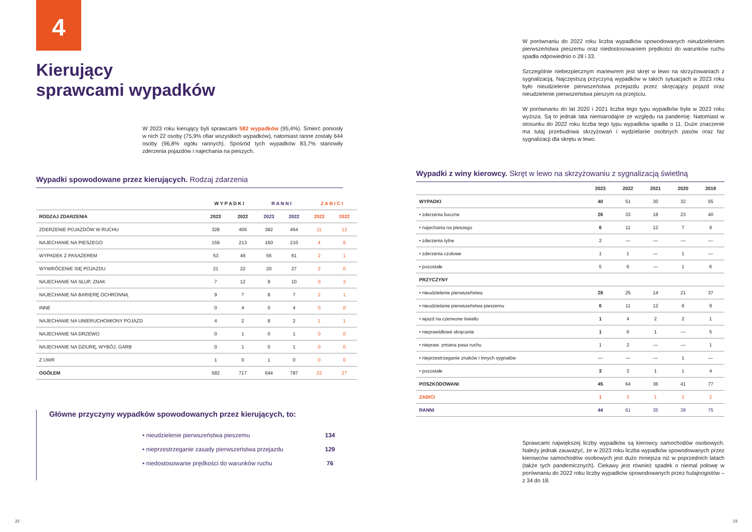4
Kierujący
sprawcami wypadków
W 2023 roku kierujący byli sprawcami 582 wypadków (95,4%). Śmierć poniosły w nich 22 osoby (75,9% ofiar wszystkich wypadków), natomiast ranne zostały 644 osoby (96,8% ogółu rannych). Spośród tych wypadków 83,7% stanowiły zderzenia pojazdów i najechania na pieszych.
Wypadki spowodowane przez kierujących. Rodzaj zdarzenia
| | W Y P A D K I | | R A N N I | | Z A B I C I | |
| --- | --- | --- | --- | --- | --- | --- |
| RODZAJ ZDARZENIA | 2023 | 2022 | 2023 | 2022 | 2023 | 2022 |
| ZDERZENIE POJAZDÓW W RUCHU | 328 | 406 | 382 | 464 | 11 | 12 |
| NAJECHANIE NA PIESZEGO | 159 | 213 | 160 | 210 | 4 | 9 |
| WYPADEK Z PASAŻEREM | 53 | 49 | 56 | 61 | 2 | 1 |
| WYWRÓCENIE SIĘ POJAZDU | 21 | 22 | 20 | 27 | 2 | 0 |
| NAJECHANIE NA SŁUP, ZNAK | 7 | 12 | 9 | 10 | 0 | 3 |
| NAJECHANIE NA BARIERĘ OCHRONNĄ | 9 | 7 | 8 | 7 | 2 | 1 |
| INNE | 0 | 4 | 0 | 4 | 0 | 0 |
| NAJECHANIE NA UNIERUCHOMIONY POJAZD | 4 | 2 | 8 | 2 | 1 | 1 |
| NAJECHANIE NA DRZEWO | 0 | 1 | 0 | 1 | 0 | 0 |
| NAJECHANIE NA DZIURĘ, WYBÓJ, GARB | 0 | 1 | 0 | 1 | 0 | 0 |
| Z UWR | 1 | 0 | 1 | 0 | 0 | 0 |
| OGÓŁEM | 582 | 717 | 644 | 787 | 22 | 27 |
Główne przyczyny wypadków spowodowanych przez kierujących, to:
| • nieudzielenie pierwszeństwa pieszemu | 134 |
| • nieprzestrzeganie zasady pierwszeństwa przejazdu | 129 |
| • niedostosowanie prędkości do warunków ruchu | 76 |
22
W porównaniu do 2022 roku liczba wypadków spowodowanych nieudzieleniem pierwszeństwa pieszemu oraz niedostosowaniem prędkości do warunków ruchu spadła odpowiednio o 28 i 33.
Szczególnie niebezpiecznym manewrem jest skręt w lewo na skrzyżowaniach z sygnalizacją. Najczęstszą przyczyną wypadków w takich sytuacjach w 2023 roku było nieudzielenie pierwszeństwa przejazdu przez skręcający pojazd oraz nieudzielenie pierwszeństwa pieszym na przejściu.
W porównaniu do lat 2020 i 2021 liczba tego typu wypadków była w 2023 roku wyższa. Są to jednak lata niemiarodajne ze względu na pandemię. Natomiast w stosunku do 2022 roku liczba tego typu wypadków spadła o 11. Duże znaczenie ma tutaj przebudowa skrzyżowań i wydzielanie osobnych pasów oraz faz sygnalizacji dla skrętu w lewo.
Wypadki z winy kierowcy. Skręt w lewo na skrzyżowaniu z sygnalizacją świetlną
| | 2023 | 2022 | 2021 | 2020 | 2019 |
| --- | --- | --- | --- | --- | --- |
| WYPADKI | 40 | 51 | 30 | 32 | 55 |
| • zderzenia boczne | 26 | 33 | 18 | 23 | 40 |
| • najechania na pieszego | 6 | 11 | 12 | 7 | 9 |
| • zderzenia tylne | 2 | — | — | — | — |
| • zderzenia czołowe | 1 | 1 | — | 1 | — |
| • pozostałe | 5 | 6 | — | 1 | 6 |
| PRZYCZYNY | | | | | |
| • nieudzielenie pierwszeństwa | 28 | 25 | 14 | 21 | 37 |
| • nieudzielanie pierwszeństwa pieszemu | 6 | 11 | 12 | 6 | 9 |
| • wjazd na czerwone światło | 1 | 4 | 2 | 2 | 1 |
| • nieprawidłowe skręcanie | 1 | 6 | 1 | — | 5 |
| • niepraw. zmiana pasa ruchu | 1 | 2 | — | — | 1 |
| • nieprzestrzeganie znaków i innych sygnałów | — | — | — | 1 | — |
| • pozostałe | 3 | 3 | 1 | 1 | 4 |
| POSZKODOWANI | 45 | 64 | 36 | 41 | 77 |
| ZABICI | 1 | 3 | 1 | 2 | 2 |
| RANNI | 44 | 61 | 35 | 39 | 75 |
Sprawcami największej liczby wypadków są kierowcy samochodów osobowych. Należy jednak zauważyć, że w 2023 roku liczba wypadków spowodowanych przez kierowców samochodów osobowych jest dużo mniejsza niż w poprzednich latach (także tych pandemicznych). Ciekawy jest również spadek o niemal połowę w porównaniu do 2022 roku liczby wypadków spowodowanych przez hulajnogistów – z 34 do 18.
23